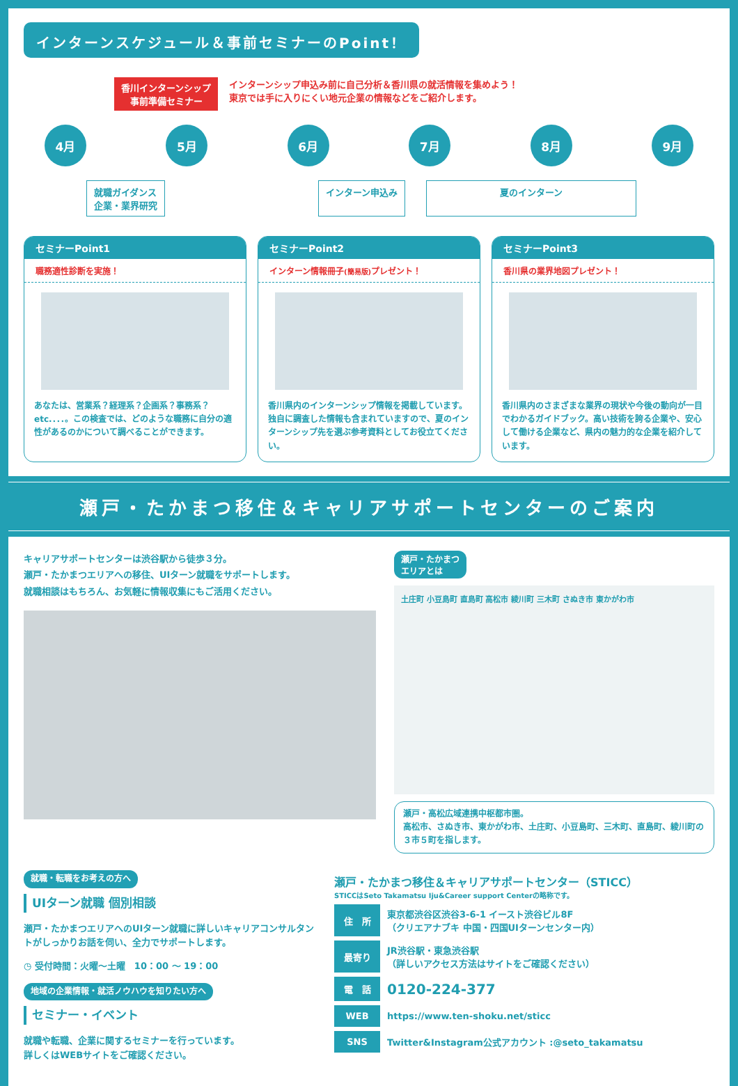インターンスケジュール＆事前セミナーのPoint！
香川インターンシップ
事前準備セミナー
インターンシップ申込み前に自己分析＆香川県の就活情報を集めよう！
東京では手に入りにくい地元企業の情報などをご紹介します。
4月 5月 6月 7月 8月 9月
就職ガイダンス
企業・業界研究
インターン申込み 夏のインターン
セミナーPoint1
職務適性診断を実施！
あなたは、営業系？経理系？企画系？事務系？etc.．．．。この検査では、どのような職務に自分の適性があるのかについて調べることができます。
セミナーPoint2
インターン情報冊子(簡易版) プレゼント！
香川県内のインターンシップ情報を掲載しています。独自に調査した情報も含まれていますので、夏のインターンシップ先を選ぶ参考資料としてお役立てください。
セミナーPoint3
香川県の業界地図プレゼント！
香川県内のさまざまな業界の現状や今後の動向が一目でわかるガイドブック。高い技術を誇る企業や、安心して働ける企業など、県内の魅力的な企業を紹介しています。
瀬戸・たかまつ移住＆キャリアサポートセンターのご案内
キャリアサポートセンターは渋谷駅から徒歩３分。
瀬戸・たかまつエリアへの移住、UIターン就職をサポートします。
就職相談はもちろん、お気軽に情報収集にもご活用ください。
瀬戸・たかまつ
エリアとは
土庄町 小豆島町 直島町 高松市 綾川町 三木町 さぬき市 東かがわ市
瀬戸・高松広域連携中枢都市圏。
高松市、さぬき市、東かがわ市、土庄町、小豆島町、三木町、直島町、綾川町の３市５町を指します。
就職・転職をお考えの方へ
UIターン就職 個別相談
瀬戸・たかまつエリアへのUIターン就職に詳しいキャリアコンサルタントがしっかりお話を伺い、全力でサポートします。
◷ 受付時間：火曜～土曜　10：00 ～ 19：00
地域の企業情報・就活ノウハウを知りたい方へ
セミナー・イベント
就職や転職、企業に関するセミナーを行っています。
詳しくはWEBサイトをご確認ください。
瀬戸・たかまつ移住＆キャリアサポートセンター（STICC）
STICCはSeto Takamatsu Iju&Career support Centerの略称です。
| 住 所 | 東京都渋谷区渋谷3-6-1 イースト渋谷ビル8F （クリエアナブキ 中国・四国UIターンセンター内） |
| 最寄り | JR渋谷駅・東急渋谷駅 （詳しいアクセス方法はサイトをご確認ください） |
| 電 話 | 0120-224-377 |
| WEB | https://www.ten-shoku.net/sticc |
| SNS | Twitter&Instagram公式アカウント :@seto_takamatsu |